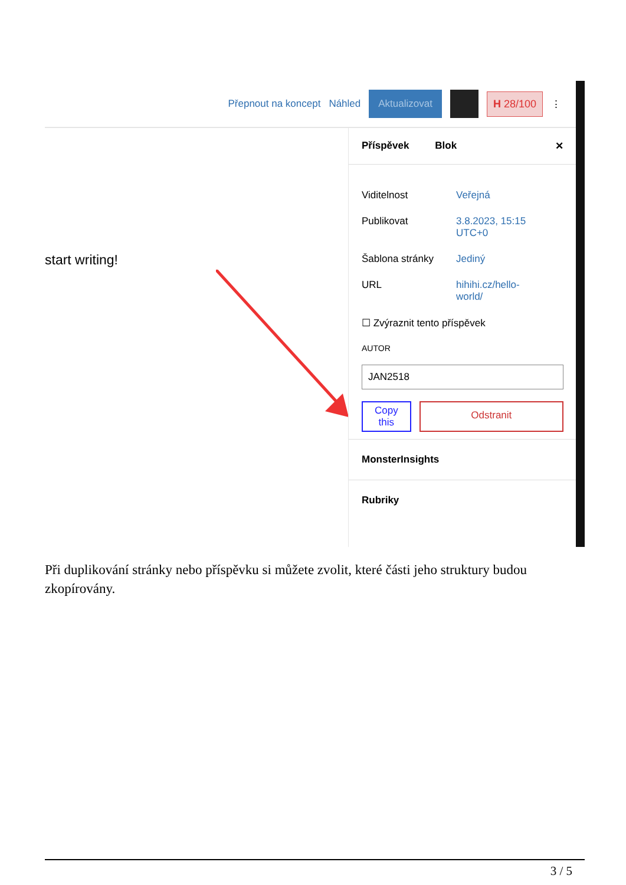Přepnout na koncept Náhled Aktualizovat H 28/100 ⋮
start writing!
Příspěvek Blok ✕
Viditelnost Veřejná
Publikovat 3.8.2023, 15:15 UTC+0
Šablona stránky Jediný
URL hihihi.cz/hello-world/
☐ Zvýraznit tento příspěvek
AUTOR
JAN2518
Copy
this Odstranit
MonsterInsights
Rubriky
Při duplikování stránky nebo příspěvku si můžete zvolit, které části jeho struktury budou zkopírovány.
3 / 5